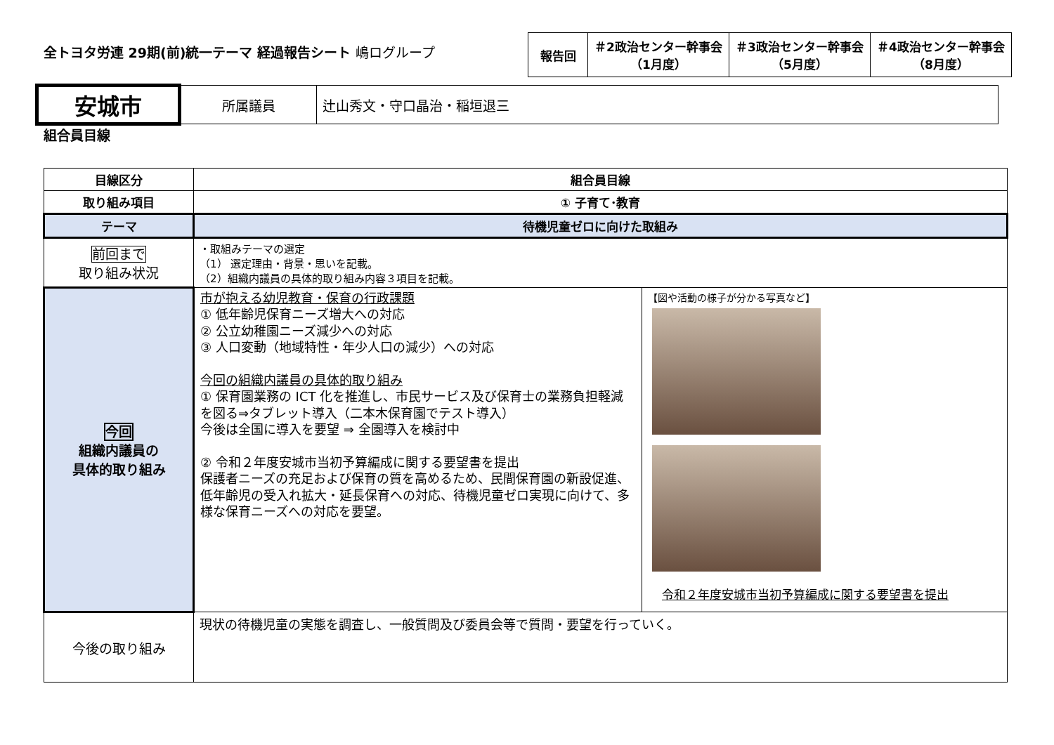全トヨタ労連 29期(前)統一テーマ 経過報告シート 嶋ログループ
| 報告回 | ＃2政治センター幹事会 （1月度） | ＃3政治センター幹事会 （5月度） | ＃4政治センター幹事会 （8月度） |
| 安城市 | 所属議員 | 辻山秀文・守口晶治・稲垣退三 |
組合員目線
| 目線区分 | 組合員目線 | |
| 取り組み項目 | ① 子育て･教育 | |
| テーマ | 待機児童ゼロに向けた取組み | |
| 前回まで 取り組み状況 | ・取組みテーマの選定 （1） 選定理由・背景・思いを記載。 （2）組織内議員の具体的取り組み内容３項目を記載。 | |
| 今回 組織内議員の 具体的取り組み | 市が抱える幼児教育・保育の行政課題 ① 低年齢児保育ニーズ増大への対応 ② 公立幼稚園ニーズ減少への対応 ③ 人口変動（地域特性・年少人口の減少）への対応 今回の組織内議員の具体的取り組み ① 保育園業務の ICT 化を推進し、市民サービス及び保育士の業務負担軽減を図る⇒タブレット導入（二本木保育園でテスト導入） 今後は全国に導入を要望 ⇒ 全園導入を検討中 ② 令和２年度安城市当初予算編成に関する要望書を提出 保護者ニーズの充足および保育の質を高めるため、民間保育園の新設促進、低年齢児の受入れ拡大・延長保育への対応、待機児童ゼロ実現に向けて、多様な保育ニーズへの対応を要望。 | 【図や活動の様子が分かる写真など】 令和２年度安城市当初予算編成に関する要望書を提出 |
| 今後の取り組み | 現状の待機児童の実態を調査し、一般質問及び委員会等で質問・要望を行っていく。 | |